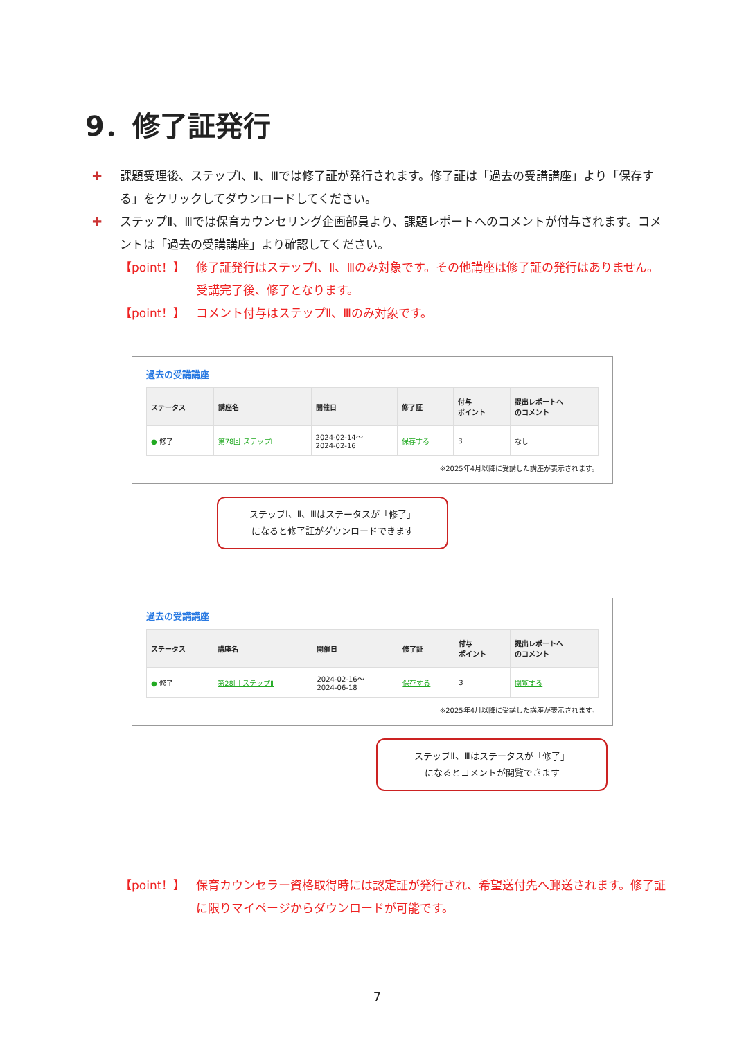9．修了証発行
✚ 課題受理後、ステップⅠ、Ⅱ、Ⅲでは修了証が発行されます。修了証は「過去の受講講座」より「保存する」をクリックしてダウンロードしてください。
✚ ステップⅡ、Ⅲでは保育カウンセリング企画部員より、課題レポートへのコメントが付与されます。コメントは「過去の受講講座」より確認してください。
【point！】 修了証発行はステップⅠ、Ⅱ、Ⅲのみ対象です。その他講座は修了証の発行はありません。受講完了後、修了となります。
【point！】 コメント付与はステップⅡ、Ⅲのみ対象です。
過去の受講講座
| ステータス | 講座名 | 開催日 | 修了証 | 付与 ポイント | 提出レポートへ のコメント |
| --- | --- | --- | --- | --- | --- |
| ● 修了 | 第78回 ステップⅠ | 2024-02-14～ 2024-02-16 | 保存する | 3 | なし |
※2025年4月以降に受講した講座が表示されます。
ステップⅠ、Ⅱ、Ⅲはステータスが「修了」
になると修了証がダウンロードできます
過去の受講講座
| ステータス | 講座名 | 開催日 | 修了証 | 付与 ポイント | 提出レポートへ のコメント |
| --- | --- | --- | --- | --- | --- |
| ● 修了 | 第28回 ステップⅡ | 2024-02-16～ 2024-06-18 | 保存する | 3 | 閲覧する |
※2025年4月以降に受講した講座が表示されます。
ステップⅡ、Ⅲはステータスが「修了」
になるとコメントが閲覧できます
【point！】 保育カウンセラー資格取得時には認定証が発行され、希望送付先へ郵送されます。修了証に限りマイページからダウンロードが可能です。
7